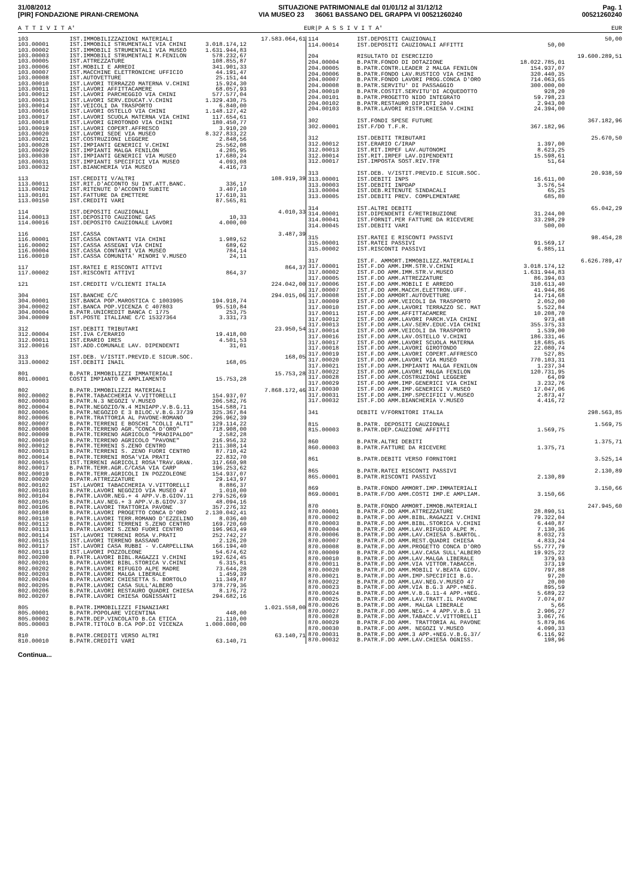31/08/2012
[PIR] FONDAZIONE PIRANI-CREMONA
SITUAZIONE PATRIMONIALE dal 01/01/12 al 31/12/12
VIA MUSEO 23 36061 BASSANO DEL GRAPPA VI 00521260240
Pag. 1
00521260240
A T T I V I T A' EUR|P A S S I V I T A' EUR
| 103 | IST.IMMOBILIZZAZIONI MATERIALI | | 17.583.064,61 |
| 103.00001 | IST.IMMOBILI STRUMENTALI VIA CHINI | 3.018.174,12 | |
| 103.00002 | IST.IMMOBILI STRUMENTALI VIA MUSEO | 1.631.944,83 | |
| 103.00003 | IST.IMMOBILI STRUMENTALI M.FENILON | 578.232,67 | |
| 103.00005 | IST.ATTREZZATURE | 108.855,87 | |
| 103.00006 | IST.MOBILI E ARREDI | 341.901,33 | |
| 103.00007 | IST.MACCHINE ELETTRONICHE UFFICIO | 44.191,47 | |
| 103.00008 | IST.AUTOVETTURE | 25.151,44 | |
| 103.00010 | IST.LAVORI TERRAZZO MATERNA V.CHINI | 15.924,30 | |
| 103.00011 | IST.LAVORI AFFITTACAMERE | 68.057,93 | |
| 103.00012 | IST.LAVORI PARCHEGGIO VIA CHINI | 577.577,04 | |
| 103.00013 | IST.LAVORI SERV.EDUCAT.V.CHINI | 1.329.430,75 | |
| 103.00014 | IST.VEICOLI DA TRASPORTO | 6.840,00 | |
| 103.00016 | IST.LAVORI OSTELLO VIA CHINI | 1.148.127,42 | |
| 103.00017 | IST.LAVORI SCUOLA MATERNA VIA CHINI | 117.654,61 | |
| 103.00018 | IST.LAVORI GIROTONDO VIA CHINI | 180.450,77 | |
| 103.00019 | IST.LAVORI COPERT.AFFRESCO | 3.910,20 | |
| 103.00020 | IST.LAVORI SEDE VIA MUSEO | 8.327.833,22 | |
| 103.00021 | IST.COSTRUZIONI LEGGERE | 2.848,56 | |
| 103.00028 | IST.IMPIANTI GENERICI V.CHINI | 25.562,08 | |
| 103.00029 | IST.IMPIANTI MALGA FENILON | 4.205,95 | |
| 103.00030 | IST.IMPIANTI GENERICI VIA MUSEO | 17.680,24 | |
| 103.00031 | IST.IMPIANTI SPECIFICI VIA MUSEO | 4.093,08 | |
| 103.00032 | IST.BIANCHERIA VIA MUSEO | 4.416,73 | |
| 113 | IST.CREDITI V/ALTRI | | 108.919,39 |
| 113.00011 | IST.RIT.D'ACCONTO SU INT.ATT.BANC. | 336,17 | |
| 113.00012 | IST.RITENUTE D'ACCONTO SUBITE | 3.407,10 | |
| 113.00101 | IST.FATTURE DA EMETTERE | 17.610,31 | |
| 113.00150 | IST.CREDITI VARI | 87.565,81 | |
| 114 | IST.DEPOSITI CAUZIONALI | | 4.010,33 |
| 114.00013 | IST.DEPOSITO CAUZIONE GAS | 10,33 | |
| 114.00016 | IST.DEPOSITO CAUZIONALE LAVORI | 4.000,00 | |
| 116 | IST.CASSA | | 3.487,39 |
| 116.00001 | IST.CASSA CONTANTI VIA CHINI | 1.989,52 | |
| 116.00002 | IST.CASSA ASSEGNI VIA CHINI | 689,62 | |
| 116.00004 | IST.CASSA CONTANTI VIA MUSEO | 784,14 | |
| 116.00010 | IST.CASSA COMUNITA' MINORI V.MUSEO | 24,11 | |
| 117 | IST.RATEI E RISCONTI ATTIVI | | 864,37 |
| 117.00002 | IST.RISCONTI ATTIVI | 864,37 | |
| 121 | IST.CREDITI V/CLIENTI ITALIA | | 224.042,00 |
| 304 | IST.BANCHE C/C | | 294.015,06 |
| 304.00001 | IST.BANCA POP.MAROSTICA C 1003905 | 194.918,74 | |
| 304.00002 | IST.BANCA POP.VICENZA C 407803 | 95.510,84 | |
| 304.00004 | B.PATR.UNICREDIT BANCA C 1775 | 253,75 | |
| 304.00009 | IST.POSTE ITALIANE C/C 15327364 | 3.331,73 | |
| 312 | IST.DEBITI TRIBUTARI | | 23.950,54 |
| 312.00004 | IST.IVA C/ERARIO | 19.418,00 | |
| 312.00011 | IST.ERARIO IRES | 4.501,53 | |
| 312.00016 | IST.ADD.COMUNALE LAV. DIPENDENTI | 31,01 | |
| 313 | IST.DEB. V/ISTIT.PREVID.E SICUR.SOC. | | 168,05 |
| 313.00002 | IST.DEBITI INAIL | 168,05 | |
| 801 | B.PATR.IMMOBILIZZI IMMATERIALI | | 15.753,28 |
| 801.00001 | COSTI IMPIANTO E AMPLIAMENTO | 15.753,28 | |
| 802 | B.PATR.IMMOBILIZZI MATERIALI | | 7.868.172,46 |
| 802.00002 | B.PATR.TABACCHERIA V.VITTORELLI | 154.937,07 | |
| 802.00003 | B.PATR.N.3 NEGOZI V.MUSEO | 206.582,76 | |
| 802.00004 | B.PATR.NEGOZIO/N.4 MINIAPP.V.B.G.11 | 154.588,71 | |
| 802.00005 | B.PATR.NEGOZIO E 3 BILOC.V.B.G.37/39 | 325.367,84 | |
| 802.00006 | B.PATR.TRATTORIA AL PAVONE-ROMANO | 296.962,39 | |
| 802.00007 | B.PATR.TERRENI E BOSCHI "COLLI ALTI" | 129.114,22 | |
| 802.00008 | B.PATR.TERRENO AGR."CONCA D'ORO" | 718.908,00 | |
| 802.00009 | B.PATR.TERRENO AGRICOLO "PRADIPALDO" | 2.582,28 | |
| 802.00010 | B.PATR.TERRENO AGRICOLO "PAVONE" | 216.956,32 | |
| 802.00012 | B.PATR.TERRENI S.ZENO CENTRO | 211.308,14 | |
| 802.00013 | B.PATR.TERRENI S. ZENO FUORI CENTRO | 87.710,42 | |
| 802.00014 | B.PATR.TERRENI ROSA'VIA PRATI | 22.832,70 | |
| 802.00015 | IST.TERRENI AGRICOLI ROSA'TRAV.GRAN. | 317.660,98 | |
| 802.00017 | B.PATR.TERR.AGR.C/CASA VIA CARP | 196.253,62 | |
| 802.00019 | B.PATR.TERR.AGRICOLI IN POZZOLEONE | 154.937,07 | |
| 802.00020 | B.PATR.ATTREZZATURE | 29.143,97 | |
| 802.00102 | IST.LAVORI TABACCHERIA V.VITTORELLI | 8.886,37 | |
| 802.00103 | B.PATR.LAVORI NEGOZIO VIA MUSEO 47 | 1.010,00 | |
| 802.00104 | B.PATR.LAVOR.NEG.+ 4 APP.V.B.GIOV.11 | 279.526,69 | |
| 802.00105 | B.PATR.LAV.NEG.+ 3 APP.V.B.GIOV.37 | 48.094,16 | |
| 802.00106 | B.PATR.LAVORI TRATTORIA PAVONE | 357.276,32 | |
| 802.00108 | B.PATR.LAVORI PROGETTO CONCA D'ORO | 2.130.042,41 | |
| 802.00110 | B.PATR.LAVORI TERR.ROMANO D'EZZELINO | 8.036,40 | |
| 802.00112 | B.PATR.LAVORI TERRENI S.ZENO CENTRO | 169.720,60 | |
| 802.00113 | B.PATR.LAVORI S.ZENO FUORI CENTRO | 196.963,49 | |
| 802.00114 | IST.LAVORI TERRENI ROSA V.PRATI | 252.742,27 | |
| 802.00115 | IST.LAVORI TERRENO BASSANO | 2.126,20 | |
| 802.00117 | IST.LAVORI CASA RUBBI - V.CARPELLINA | 166.194,40 | |
| 802.00119 | IST.LAVORI POZZOLEONE | 54.674,62 | |
| 802.00200 | B.PATR.LAVORI BIBL.RAGAZZI V.CHINI | 192.624,45 | |
| 802.00201 | B.PATR.LAVORI BIBL.STORICA V.CHINI | 6.315,81 | |
| 802.00202 | B.PATR.LAVORI RIFUGIO ALPE MADRE | 73.644,28 | |
| 802.00203 | B.PATR.LAVORI MALGA LIBERALE | 1.459,39 | |
| 802.00204 | B.PATR.LAVORI CHIESETTA S. BORTOLO | 11.349,87 | |
| 802.00205 | B.PATR.LAVORI CASA SULL'ALBERO | 378.779,36 | |
| 802.00206 | B.PATR.LAVORI RESTAURO QUADRI CHIESA | 8.176,72 | |
| 802.00207 | B.PATR.LAVORI CHIESA OGNISSANTI | 294.682,16 | |
| 805 | B.PATR.IMMOBILIZZI FINANZIARI | | 1.021.558,00 |
| 805.00001 | B.PATR.POPOLARE VICENTINA | 448,00 | |
| 805.00002 | B.PATR.DEP.VINCOLATO B.CA ETICA | 21.110,00 | |
| 805.00003 | B.PATR.TITOLO B.CA POP.DI VICENZA | 1.000.000,00 | |
| 810 | B.PATR.CREDITI VERSO ALTRI | | 63.140,71 |
| 810.00010 | B.PATR.CREDITI VARI | 63.140,71 | |
| 114 | IST.DEPOSITI CAUZIONALI | | 50,00 |
| 114.00014 | IST.DEPOSITI CAUZIONALI AFFITTI | 50,00 | |
| 204 | RISULTATO DI ESERCIZIO | | 19.600.289,51 |
| 204.00004 | B.PATR.FONDO DI DOTAZIONE | 18.022.785,01 | |
| 204.00005 | B.PATR.CONTR.LEADER 2 MALGA FENILON | 154.937,07 | |
| 204.00006 | B.PATR.FONDO LAV.RUSTICO VIA CHINI | 320.440,35 | |
| 204.00007 | B.PATR.FONDO LAVORI PROG.CONCA D'ORO | 714.063,65 | |
| 204.00008 | B.PATR.SERVITU' DI PASSAGGIO | 300.000,00 | |
| 204.00010 | B.PATR.COSTIT.SERVITU'DI ACQUEDOTTO | 928,20 | |
| 204.00101 | B.PATR.PROGETTO NIDO INTEGRATO | 59.798,23 | |
| 204.00102 | B.PATR.RESTAURO DIPINTI 2004 | 2.943,00 | |
| 204.00103 | B.PATR.LAVORI RISTR.CHIESA V.CHINI | 24.394,00 | |
| 302 | IST.FONDI SPESE FUTURE | | 367.182,96 |
| 302.00001 | IST.F/DO T.F.R. | 367.182,96 | |
| 312 | IST.DEBITI TRIBUTARI | | 25.670,50 |
| 312.00012 | IST.ERARIO C/IRAP | 1.397,00 | |
| 312.00013 | IST.RIT.IRPEF LAV.AUTONOMI | 8.623,25 | |
| 312.00014 | IST.RIT.IRPEF LAV.DIPENDENTI | 15.598,61 | |
| 312.00017 | IST.IMPOSTA SOST.RIV.TFR | 51,64 | |
| 313 | IST.DEB. V/ISTIT.PREVID.E SICUR.SOC. | | 20.938,59 |
| 313.00001 | IST.DEBITI INPS | 16.611,00 | |
| 313.00003 | IST.DEBITI INPDAP | 3.576,54 | |
| 313.00004 | IST.DEB.RITENUTE SINDACALI | 65,25 | |
| 313.00005 | IST.DEBITI PREV. COMPLEMENTARE | 685,80 | |
| 314 | IST.ALTRI DEBITI | | 65.042,29 |
| 314.00001 | IST.DIPENDENTI C/RETRIBUZIONE | 31.244,00 | |
| 314.00041 | IST.FORNIT.PER FATTURE DA RICEVERE | 33.298,29 | |
| 314.00045 | IST.DEBITI VARI | 500,00 | |
| 315 | IST.RATEI E RISCONTI PASSIVI | | 98.454,28 |
| 315.00001 | IST.RATEI PASSIVI | 91.569,17 | |
| 315.00002 | IST.RISCONTI PASSIVI | 6.885,11 | |
| 317 | IST.F. AMMORT.IMMOBILIZZ.MATERIALI | | 6.626.789,47 |
| 317.00001 | IST.F.DO AMM.IMM.STR.V.CHINI | 3.018.174,12 | |
| 317.00002 | IST.F.DO AMM.IMM.STR.V.MUSEO | 1.631.944,83 | |
| 317.00005 | IST.F.DO AMM.ATTREZZATURE | 86.394,03 | |
| 317.00006 | IST.F.DO AMM.MOBILI E ARREDO | 310.613,40 | |
| 317.00007 | IST.F.DO AMM.MACCH.ELETTRON.UFF. | 41.944,86 | |
| 317.00008 | IST.F.DO AMMORT.AUTOVETTURE | 14.714,68 | |
| 317.00009 | IST.F.DO AMM.VEICOLI DA TRASPORTO | 2.052,00 | |
| 317.00010 | IST.F.DO AMM.LAVORI TERRAZZO SC. MAT | 5.522,84 | |
| 317.00011 | IST.F.DO AMM.AFFITTACAMERE | 10.208,70 | |
| 317.00012 | IST.F.DO AMM.LAVORI PARCH.VIA CHINI | 973,48 | |
| 317.00013 | IST.F.DO AMM.LAV.SERV.EDUC.VIA CHINI | 355.375,33 | |
| 317.00014 | IST.F.DO AMM.VEICOLI DA TRASPORTO | 1.539,00 | |
| 317.00016 | IST.F.DO AMM.LAV.OSTELLO V.CHINI | 186.331,46 | |
| 317.00017 | IST.F.DO AMM.LAVORI SCUOLA MATERNA | 18.685,45 | |
| 317.00018 | IST.F.DO AMM.LAVORI GIROTONDO | 22.080,74 | |
| 317.00019 | IST.F.DO AMM.LAVORI COPERT.AFFRESCO | 527,85 | |
| 317.00020 | IST.F.DO AMM.LAVORI VIA MUSEO | 770.103,31 | |
| 317.00021 | IST.F.DO AMM.IMPIANTI MALGA FENILON | 1.237,34 | |
| 317.00022 | IST.F.DO AMM.LAVORI MALGA FENILON | 120.731,95 | |
| 317.00028 | IST.F.DO AMM.COSTRUZIONI LEGGERE | 64,09 | |
| 317.00029 | IST.F.DO AMM.IMP.GENERICI VIA CHINI | 3.232,76 | |
| 317.00030 | IST.F.DO AMM.IMP.GENERICI V.MUSEO | 17.047,06 | |
| 317.00031 | IST.F.DO AMM.IMP.SPECIFICI V.MUSEO | 2.873,47 | |
| 317.00032 | IST.F.DO AMM.BIANCHERIA V.MUSEO | 4.416,72 | |
| 341 | DEBITI V/FORNITORI ITALIA | | 298.563,85 |
| 815 | B.PATR. DEPOSITI CAUZIONALI | | 1.569,75 |
| 815.00003 | B.PATR.DEP.CAUZIONE AFFITTI | 1.569,75 | |
| 860 | B.PATR.ALTRI DEBITI | | 1.375,71 |
| 860.00003 | B.PATR.FATTURE DA RICEVERE | 1.375,71 | |
| 861 | B.PATR.DEBITI VERSO FORNITORI | | 3.525,14 |
| 865 | B.PATR.RATEI RISCONTI PASSIVI | | 2.130,89 |
| 865.00001 | B.PATR.RISCONTI PASSIVI | 2.130,89 | |
| 869 | B.PATR.FONDO AMMORT.IMP.IMMATERIALI | | 3.150,66 |
| 869.00001 | B.PATR.F/DO AMM.COSTI IMP.E AMPLIAM. | 3.150,66 | |
| 870 | B.PATR.FONDO AMMORT.IMMOB.MATERIALI | | 247.945,60 |
| 870.00001 | B.PATR.F.DO AMM.ATTREZZATURE | 28.890,51 | |
| 870.00002 | B.PATR.F.DO AMM.BIBL.RAGAZZI V.CHINI | 79.322,04 | |
| 870.00003 | B.PATR.F.DO AMM.BIBL.STORICA V.CHINI | 6.440,87 | |
| 870.00004 | B.PATR.F.DO AMM.LAV.RIFUGIO ALPE M. | 7.130,36 | |
| 870.00006 | B.PATR.F.DO AMM.LAV.CHIESA S.BARTOL. | 8.032,73 | |
| 870.00007 | B.PATR.F.DO AMM.REST.QUADRI CHIESA | 4.833,24 | |
| 870.00008 | B.PATR.F.DO AMM.PROGETTO CONCA D'ORO | 55.777,79 | |
| 870.00009 | B.PATR.F.DO AMM.LAV.CASA SULL'ALBERO | 19.925,22 | |
| 870.00010 | B.PATR.F.DO AMM.LAV.MALGA LIBERALE | 379,93 | |
| 870.00011 | B.PATR.F.DO AMM.VIA VITTOR.TABACCH. | 373,19 | |
| 870.00020 | B.PATR.F.DO AMM.MOBILI V.BEATA GIOV. | 797,88 | |
| 870.00021 | B.PATR.F.DO AMM.IMP.SPECIFICI B.G. | 97,20 | |
| 870.00022 | B.PATR.F.DO AMM.LAV.NEG.V.MUSEO 47 | 20,00 | |
| 870.00023 | B.PATR.F.DO AMM.VIA B.G.3 APP.+NEG. | 895,59 | |
| 870.00024 | B.PATR.F.DO AMM.V.B.G.11-4 APP.+NEG. | 5.689,22 | |
| 870.00025 | B.PATR.F.DO AMM.LAV.TRATT.IL PAVONE | 7.074,07 | |
| 870.00026 | B.PATR.F.DO AMM. MALGA LIBERALE | 5,66 | |
| 870.00027 | B.PATR.F.DO AMM.NEG.+ 4 APP.V.B.G 11 | 2.906,27 | |
| 870.00028 | B.PATR.F.DO AMM.TABACC.V.VITTORELLI | 3.067,76 | |
| 870.00029 | B.PATR.F.DO AMM. TRATTORIA AL PAVONE | 5.879,86 | |
| 870.00030 | B.PATR.F.DO AMM. NEGOZI V.MUSEO | 4.090,33 | |
| 870.00031 | B.PATR.F.DO AMM.3 APP.+NEG.V.B.G.37/ | 6.116,92 | |
| 870.00032 | B.PATR.F.DO AMM.LAV.CHIESA OGNISS. | 198,96 | |
Continua...